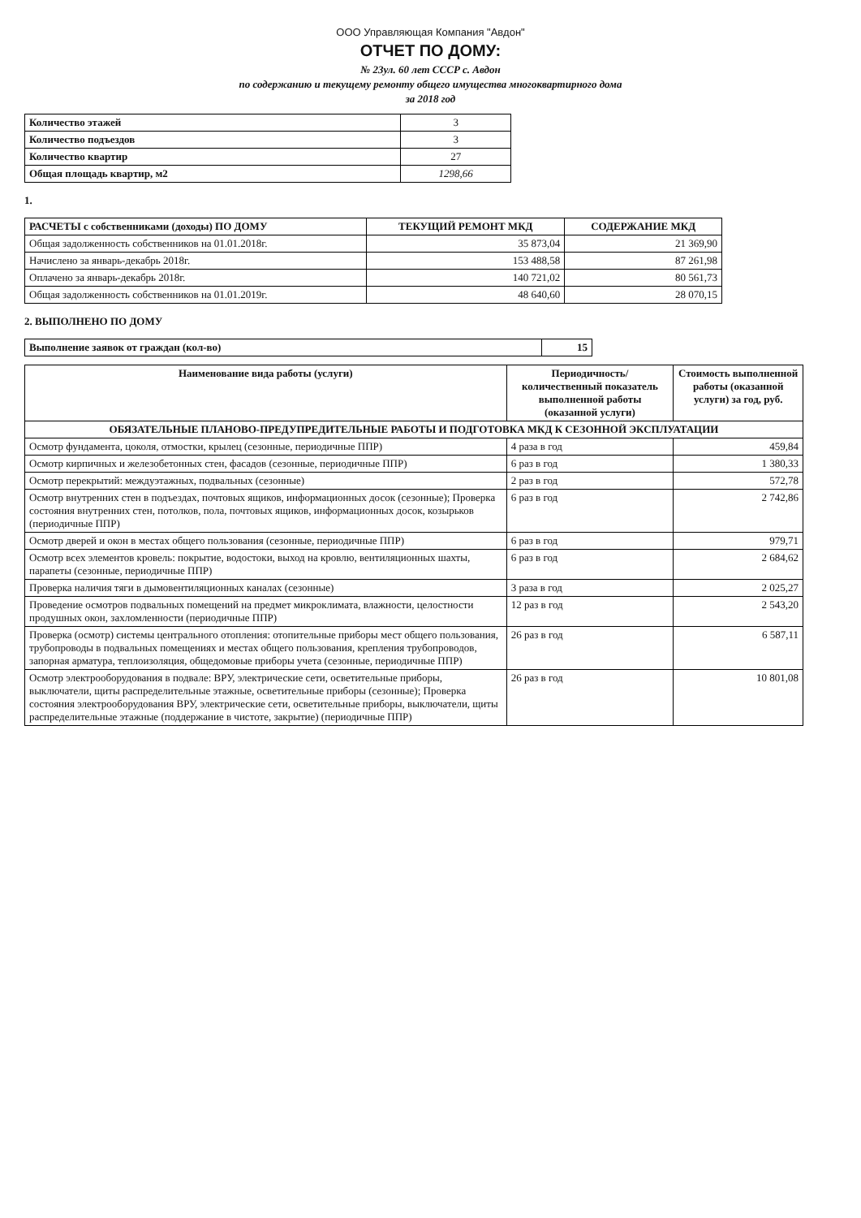ООО Управляющая Компания "Авдон"
ОТЧЕТ ПО ДОМУ:
№ 23ул. 60 лет СССР с. Авдон
по содержанию и текущему ремонту общего имущества многоквартирного дома
за 2018 год
| Количество этажей | 3 |
| Количество подъездов | 3 |
| Количество квартир | 27 |
| Общая площадь квартир, м2 | 1298,66 |
1.
| РАСЧЕТЫ с собственниками (доходы) ПО ДОМУ | ТЕКУЩИЙ РЕМОНТ МКД | СОДЕРЖАНИЕ МКД |
| --- | --- | --- |
| Общая задолженность собственников на 01.01.2018г. | 35 873,04 | 21 369,90 |
| Начислено за январь-декабрь 2018г. | 153 488,58 | 87 261,98 |
| Оплачено за январь-декабрь 2018г. | 140 721,02 | 80 561,73 |
| Общая задолженность собственников на 01.01.2019г. | 48 640,60 | 28 070,15 |
2. ВЫПОЛНЕНО ПО ДОМУ
| Выполнение заявок от граждан (кол-во) | 15 |
| Наименование вида работы (услуги) | Периодичность/ количественный показатель выполненной работы (оказанной услуги) | Стоимость выполненной работы (оказанной услуги) за год, руб. |
| --- | --- | --- |
| ОБЯЗАТЕЛЬНЫЕ ПЛАНОВО-ПРЕДУПРЕДИТЕЛЬНЫЕ РАБОТЫ И ПОДГОТОВКА МКД К СЕЗОННОЙ ЭКСПЛУАТАЦИИ | | |
| Осмотр фундамента, цоколя, отмостки, крылец (сезонные, периодичные ППР) | 4 раза в год | 459,84 |
| Осмотр кирпичных и железобетонных стен, фасадов (сезонные, периодичные ППР) | 6 раз в год | 1 380,33 |
| Осмотр перекрытий: междуэтажных, подвальных (сезонные) | 2 раз в год | 572,78 |
| Осмотр внутренних стен в подъездах, почтовых ящиков, информационных досок (сезонные); Проверка состояния внутренних стен, потолков, пола, почтовых ящиков, информационных досок, козырьков (периодичные ППР) | 6 раз в год | 2 742,86 |
| Осмотр дверей и окон в местах общего пользования (сезонные, периодичные ППР) | 6 раз в год | 979,71 |
| Осмотр всех элементов кровель: покрытие, водостоки, выход на кровлю, вентиляционных шахты, парапеты (сезонные, периодичные ППР) | 6 раз в год | 2 684,62 |
| Проверка наличия тяги в дымовентиляционных каналах (сезонные) | 3 раза в год | 2 025,27 |
| Проведение осмотров подвальных помещений на предмет микроклимата, влажности, целостности продушных окон, захломленности (периодичные ППР) | 12 раз в год | 2 543,20 |
| Проверка (осмотр) системы центрального отопления: отопительные приборы мест общего пользования, трубопроводы в подвальных помещениях и местах общего пользования, крепления трубопроводов, запорная арматура, теплоизоляция, общедомовые приборы учета (сезонные, периодичные ППР) | 26 раз в год | 6 587,11 |
| Осмотр электрооборудования в подвале: ВРУ, электрические сети, осветительные приборы, выключатели, щиты распределительные этажные, осветительные приборы (сезонные); Проверка состояния электрооборудования ВРУ, электрические сети, осветительные приборы, выключатели, щиты распределительные этажные (поддержание в чистоте, закрытие) (периодичные ППР) | 26 раз в год | 10 801,08 |